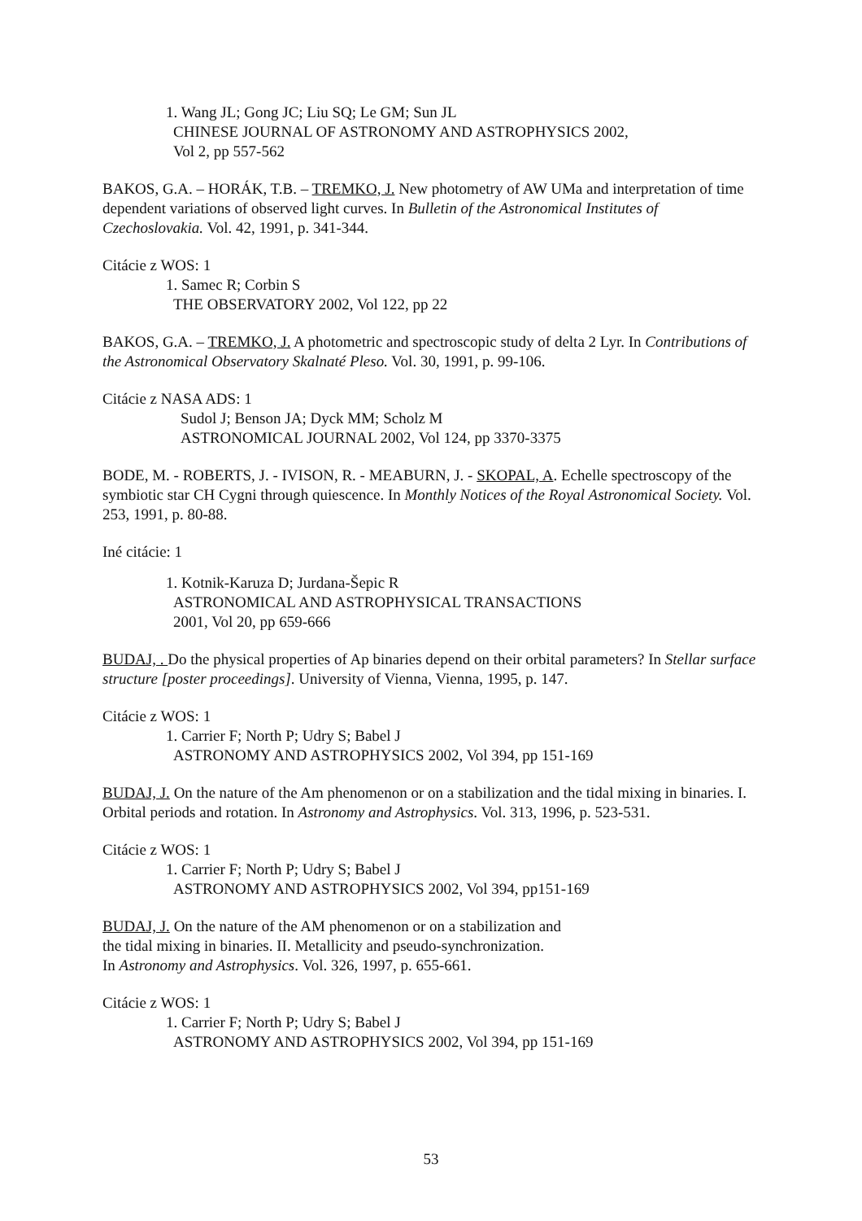1. Wang JL; Gong JC; Liu SQ; Le GM; Sun JL
CHINESE JOURNAL OF ASTRONOMY AND ASTROPHYSICS 2002,
Vol 2, pp 557-562
BAKOS, G.A. – HORÁK, T.B. – TREMKO, J. New photometry of AW UMa and interpretation of time dependent variations of observed light curves. In Bulletin of the Astronomical Institutes of Czechoslovakia. Vol. 42, 1991, p. 341-344.
Citácie z WOS: 1
1. Samec R; Corbin S
THE OBSERVATORY 2002, Vol 122, pp 22
BAKOS, G.A. – TREMKO, J. A photometric and spectroscopic study of delta 2 Lyr. In Contributions of the Astronomical Observatory Skalnaté Pleso. Vol. 30, 1991, p. 99-106.
Citácie z NASA ADS: 1
Sudol J; Benson JA; Dyck MM; Scholz M
ASTRONOMICAL JOURNAL 2002, Vol 124, pp 3370-3375
BODE, M. - ROBERTS, J. - IVISON, R. - MEABURN, J. - SKOPAL, A. Echelle spectroscopy of the symbiotic star CH Cygni through quiescence. In Monthly Notices of the Royal Astronomical Society. Vol. 253, 1991, p. 80-88.
Iné citácie: 1
1. Kotnik-Karuza D; Jurdana-Šepic R
ASTRONOMICAL AND ASTROPHYSICAL TRANSACTIONS
2001, Vol 20, pp 659-666
BUDAJ, . Do the physical properties of Ap binaries depend on their orbital parameters? In Stellar surface structure [poster proceedings]. University of Vienna, Vienna, 1995, p. 147.
Citácie z WOS: 1
1. Carrier F; North P; Udry S; Babel J
ASTRONOMY AND ASTROPHYSICS 2002, Vol 394, pp 151-169
BUDAJ, J. On the nature of the Am phenomenon or on a stabilization and the tidal mixing in binaries. I. Orbital periods and rotation. In Astronomy and Astrophysics. Vol. 313, 1996, p. 523-531.
Citácie z WOS: 1
1. Carrier F; North P; Udry S; Babel J
ASTRONOMY AND ASTROPHYSICS 2002, Vol 394, pp151-169
BUDAJ, J. On the nature of the AM phenomenon or on a stabilization and
the tidal mixing in binaries. II. Metallicity and pseudo-synchronization.
In Astronomy and Astrophysics. Vol. 326, 1997, p. 655-661.
Citácie z WOS: 1
1. Carrier F; North P; Udry S; Babel J
ASTRONOMY AND ASTROPHYSICS 2002, Vol 394, pp 151-169
53